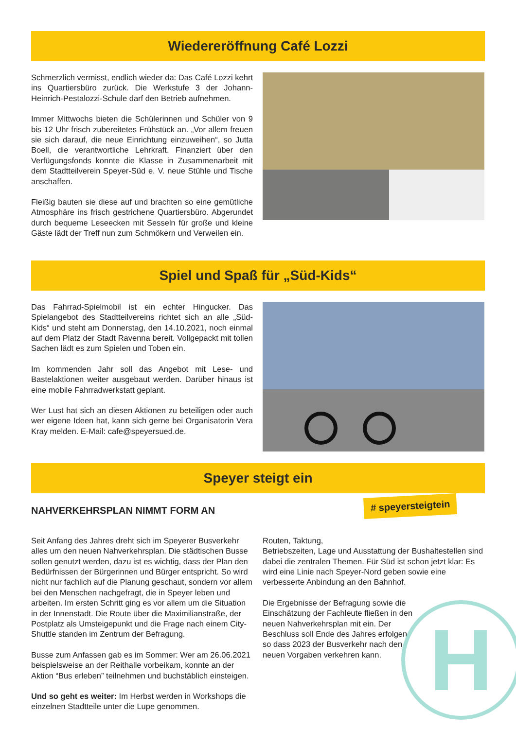Wiedereröffnung Café Lozzi
Schmerzlich vermisst, endlich wieder da: Das Café Lozzi kehrt ins Quartiersbüro zurück. Die Werkstufe 3 der Johann-Heinrich-Pestalozzi-Schule darf den Betrieb aufnehmen.
Immer Mittwochs bieten die Schülerinnen und Schüler von 9 bis 12 Uhr frisch zubereitetes Frühstück an. „Vor allem freuen sie sich darauf, die neue Einrichtung einzuweihen“, so Jutta Boell, die verantwortliche Lehrkraft. Finanziert über den Verfügungsfonds konnte die Klasse in Zusammenarbeit mit dem Stadtteilverein Speyer-Süd e. V. neue Stühle und Tische anschaffen.
Fleißig bauten sie diese auf und brachten so eine gemütliche Atmosphäre ins frisch gestrichene Quartiersbüro. Abgerundet durch bequeme Leseecken mit Sesseln für große und kleine Gäste lädt der Treff nun zum Schmökern und Verweilen ein.
Spiel und Spaß für „Süd-Kids“
Das Fahrrad-Spielmobil ist ein echter Hingucker. Das Spielangebot des Stadtteilvereins richtet sich an alle „Süd-Kids“ und steht am Donnerstag, den 14.10.2021, noch einmal auf dem Platz der Stadt Ravenna bereit. Vollgepackt mit tollen Sachen lädt es zum Spielen und Toben ein.
Im kommenden Jahr soll das Angebot mit Lese- und Bastelaktionen weiter ausgebaut werden. Darüber hinaus ist eine mobile Fahrradwerkstatt geplant.
Wer Lust hat sich an diesen Aktionen zu beteiligen oder auch wer eigene Ideen hat, kann sich gerne bei Organisatorin Vera Kray melden. E-Mail: cafe@speyersued.de.
Speyer steigt ein
NAHVERKEHRSPLAN NIMMT FORM AN
Seit Anfang des Jahres dreht sich im Speyerer Busverkehr alles um den neuen Nahverkehrsplan. Die städtischen Busse sollen genutzt werden, dazu ist es wichtig, dass der Plan den Bedürfnissen der Bürgerinnen und Bürger entspricht. So wird nicht nur fachlich auf die Planung geschaut, sondern vor allem bei den Menschen nachgefragt, die in Speyer leben und arbeiten. Im ersten Schritt ging es vor allem um die Situation in der Innenstadt. Die Route über die Maximilianstraße, der Postplatz als Umsteigepunkt und die Frage nach einem City-Shuttle standen im Zentrum der Befragung.
Busse zum Anfassen gab es im Sommer: Wer am 26.06.2021 beispielsweise an der Reithalle vorbeikam, konnte an der Aktion “Bus erleben” teilnehmen und buchstäblich einsteigen.
Und so geht es weiter: Im Herbst werden in Workshops die einzelnen Stadtteile unter die Lupe genommen.
Routen, Taktung,
Betriebszeiten, Lage und Ausstattung der Bushaltestellen sind dabei die zentralen Themen. Für Süd ist schon jetzt klar: Es wird eine Linie nach Speyer-Nord geben sowie eine verbesserte Anbindung an den Bahnhof.
Die Ergebnisse der Befragung sowie die Einschätzung der Fachleute fließen in den neuen Nahverkehrsplan mit ein. Der Beschluss soll Ende des Jahres erfolgen, so dass 2023 der Busverkehr nach den neuen Vorgaben verkehren kann.
# speyersteigtein
H